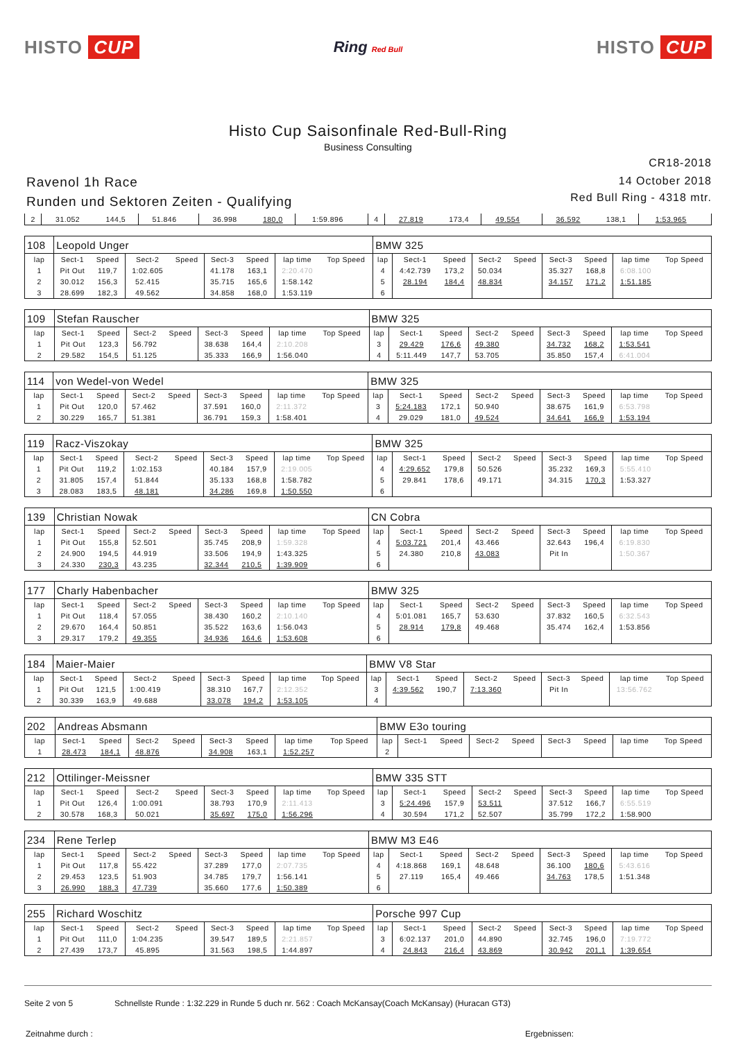HISTO CUP
Ring Red Bull
HISTO CUP
Histo Cup Saisonfinale Red-Bull-Ring
Business Consulting
CR18-2018
Ravenol 1h Race
Runden und Sektoren Zeiten - Qualifying
14 October 2018
Red Bull Ring - 4318 mtr.
| 2 | 31.052 | 144,5 | 51.846 | | 36.998 | 180,0 | 1:59.896 | | 4 | 27.819 | 173,4 | 49.554 | | 36.592 | 138,1 | 1:53.965 | |
| 108 | Leopold Unger | | | | | | | | BMW 325 | | | | | | | | |
| lap | Sect-1 | Speed | Sect-2 | Speed | Sect-3 | Speed | lap time | Top Speed | lap | Sect-1 | Speed | Sect-2 | Speed | Sect-3 | Speed | lap time | Top Speed |
| 1 | Pit Out | 119,7 | 1:02.605 | | 41.178 | 163,1 | 2:20.470 | | 4 | 4:42.739 | 173,2 | 50.034 | | 35.327 | 168,8 | 6:08.100 | |
| 2 | 30.012 | 156,3 | 52.415 | | 35.715 | 165,6 | 1:58.142 | | 5 | 28.194 | 184,4 | 48.834 | | 34.157 | 171,2 | 1:51.185 | |
| 3 | 28.699 | 182,3 | 49.562 | | 34.858 | 168,0 | 1:53.119 | | 6 | | | | | | | | |
| 109 | Stefan Rauscher | | | | | | | | BMW 325 | | | | | | | | |
| lap | Sect-1 | Speed | Sect-2 | Speed | Sect-3 | Speed | lap time | Top Speed | lap | Sect-1 | Speed | Sect-2 | Speed | Sect-3 | Speed | lap time | Top Speed |
| 1 | Pit Out | 123,3 | 56.792 | | 38.638 | 164,4 | 2:10.208 | | 3 | 29.429 | 176,6 | 49.380 | | 34.732 | 168,2 | 1:53.541 | |
| 2 | 29.582 | 154,5 | 51.125 | | 35.333 | 166,9 | 1:56.040 | | 4 | 5:11.449 | 147,7 | 53.705 | | 35.850 | 157,4 | 6:41.004 | |
| 114 | von Wedel-von Wedel | | | | | | | | BMW 325 | | | | | | | | |
| lap | Sect-1 | Speed | Sect-2 | Speed | Sect-3 | Speed | lap time | Top Speed | lap | Sect-1 | Speed | Sect-2 | Speed | Sect-3 | Speed | lap time | Top Speed |
| 1 | Pit Out | 120,0 | 57.462 | | 37.591 | 160,0 | 2:11.372 | | 3 | 5:24.183 | 172,1 | 50.940 | | 38.675 | 161,9 | 6:53.798 | |
| 2 | 30.229 | 165,7 | 51.381 | | 36.791 | 159,3 | 1:58.401 | | 4 | 29.029 | 181,0 | 49.524 | | 34.641 | 166,9 | 1:53.194 | |
| 119 | Racz-Viszokay | | | | | | | | BMW 325 | | | | | | | | |
| lap | Sect-1 | Speed | Sect-2 | Speed | Sect-3 | Speed | lap time | Top Speed | lap | Sect-1 | Speed | Sect-2 | Speed | Sect-3 | Speed | lap time | Top Speed |
| 1 | Pit Out | 119,2 | 1:02.153 | | 40.184 | 157,9 | 2:19.005 | | 4 | 4:29.652 | 179,8 | 50.526 | | 35.232 | 169,3 | 5:55.410 | |
| 2 | 31.805 | 157,4 | 51.844 | | 35.133 | 168,8 | 1:58.782 | | 5 | 29.841 | 178,6 | 49.171 | | 34.315 | 170,3 | 1:53.327 | |
| 3 | 28.083 | 183,5 | 48.181 | | 34.286 | 169,8 | 1:50.550 | | 6 | | | | | | | | |
| 139 | Christian Nowak | | | | | | | | CN Cobra | | | | | | | | |
| lap | Sect-1 | Speed | Sect-2 | Speed | Sect-3 | Speed | lap time | Top Speed | lap | Sect-1 | Speed | Sect-2 | Speed | Sect-3 | Speed | lap time | Top Speed |
| 1 | Pit Out | 155,8 | 52.501 | | 35.745 | 208,9 | 1:59.328 | | 4 | 5:03.721 | 201,4 | 43.466 | | 32.643 | 196,4 | 6:19.830 | |
| 2 | 24.900 | 194,5 | 44.919 | | 33.506 | 194,9 | 1:43.325 | | 5 | 24.380 | 210,8 | 43.083 | | Pit In | | 1:50.367 | |
| 3 | 24.330 | 230,3 | 43.235 | | 32.344 | 210,5 | 1:39.909 | | 6 | | | | | | | | |
| 177 | Charly Habenbacher | | | | | | | | BMW 325 | | | | | | | | |
| lap | Sect-1 | Speed | Sect-2 | Speed | Sect-3 | Speed | lap time | Top Speed | lap | Sect-1 | Speed | Sect-2 | Speed | Sect-3 | Speed | lap time | Top Speed |
| 1 | Pit Out | 118,4 | 57.055 | | 38.430 | 160,2 | 2:10.140 | | 4 | 5:01.081 | 165,7 | 53.630 | | 37.832 | 160,5 | 6:32.543 | |
| 2 | 29.670 | 164,4 | 50.851 | | 35.522 | 163,6 | 1:56.043 | | 5 | 28.914 | 179,8 | 49.468 | | 35.474 | 162,4 | 1:53.856 | |
| 3 | 29.317 | 179,2 | 49.355 | | 34.936 | 164,6 | 1:53.608 | | 6 | | | | | | | | |
| 184 | Maier-Maier | | | | | | | | BMW V8 Star | | | | | | | | |
| lap | Sect-1 | Speed | Sect-2 | Speed | Sect-3 | Speed | lap time | Top Speed | lap | Sect-1 | Speed | Sect-2 | Speed | Sect-3 | Speed | lap time | Top Speed |
| 1 | Pit Out | 121,5 | 1:00.419 | | 38.310 | 167,7 | 2:12.352 | | 3 | 4:39.562 | 190,7 | 7:13.360 | | Pit In | | 13:56.762 | |
| 2 | 30.339 | 163,9 | 49.688 | | 33.078 | 194,2 | 1:53.105 | | 4 | | | | | | | | |
| 202 | Andreas Absmann | | | | | | | | BMW E3o touring | | | | | | | | |
| lap | Sect-1 | Speed | Sect-2 | Speed | Sect-3 | Speed | lap time | Top Speed | lap | Sect-1 | Speed | Sect-2 | Speed | Sect-3 | Speed | lap time | Top Speed |
| 1 | 28.473 | 184,1 | 48.876 | | 34.908 | 163,1 | 1:52.257 | | 2 | | | | | | | | |
| 212 | Ottilinger-Meissner | | | | | | | | BMW 335 STT | | | | | | | | |
| lap | Sect-1 | Speed | Sect-2 | Speed | Sect-3 | Speed | lap time | Top Speed | lap | Sect-1 | Speed | Sect-2 | Speed | Sect-3 | Speed | lap time | Top Speed |
| 1 | Pit Out | 126,4 | 1:00.091 | | 38.793 | 170,9 | 2:11.413 | | 3 | 5:24.496 | 157,9 | 53.511 | | 37.512 | 166,7 | 6:55.519 | |
| 2 | 30.578 | 168,3 | 50.021 | | 35.697 | 175,0 | 1:56.296 | | 4 | 30.594 | 171,2 | 52.507 | | 35.799 | 172,2 | 1:58.900 | |
| 234 | Rene Terlep | | | | | | | | BMW M3 E46 | | | | | | | | |
| lap | Sect-1 | Speed | Sect-2 | Speed | Sect-3 | Speed | lap time | Top Speed | lap | Sect-1 | Speed | Sect-2 | Speed | Sect-3 | Speed | lap time | Top Speed |
| 1 | Pit Out | 117,8 | 55.422 | | 37.289 | 177,0 | 2:07.735 | | 4 | 4:18.868 | 169,1 | 48.648 | | 36.100 | 180,6 | 5:43.616 | |
| 2 | 29.453 | 123,5 | 51.903 | | 34.785 | 179,7 | 1:56.141 | | 5 | 27.119 | 165,4 | 49.466 | | 34.763 | 178,5 | 1:51.348 | |
| 3 | 26.990 | 188,3 | 47.739 | | 35.660 | 177,6 | 1:50.389 | | 6 | | | | | | | | |
| 255 | Richard Woschitz | | | | | | | | Porsche 997 Cup | | | | | | | | |
| lap | Sect-1 | Speed | Sect-2 | Speed | Sect-3 | Speed | lap time | Top Speed | lap | Sect-1 | Speed | Sect-2 | Speed | Sect-3 | Speed | lap time | Top Speed |
| 1 | Pit Out | 111,0 | 1:04.235 | | 39.547 | 189,5 | 2:21.857 | | 3 | 6:02.137 | 201,0 | 44.890 | | 32.745 | 196,0 | 7:19.772 | |
| 2 | 27.439 | 173,7 | 45.895 | | 31.563 | 198,5 | 1:44.897 | | 4 | 24.843 | 216,4 | 43.869 | | 30.942 | 201,1 | 1:39.654 | |
Seite 2 von 5 Schnellste Runde : 1:32.229 in Runde 5 duch nr. 562 : Coach McKansay(Coach McKansay) (Huracan GT3)
Zeitnahme durch : Ergebnissen: